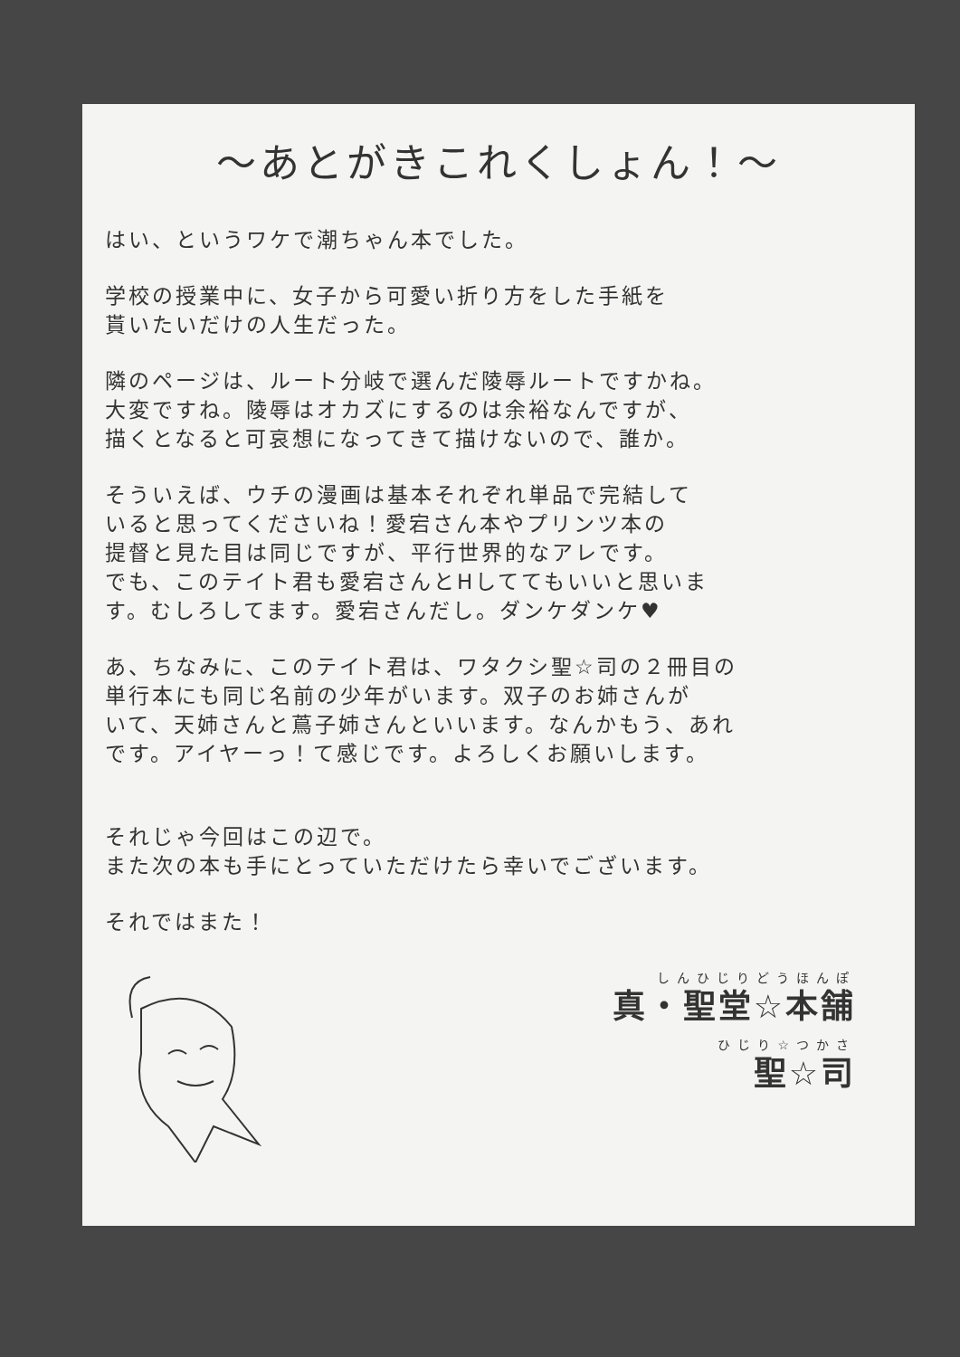～あとがきこれくしょん！～
はい、というワケで潮ちゃん本でした。
学校の授業中に、女子から可愛い折り方をした手紙を
貰いたいだけの人生だった。
隣のページは、ルート分岐で選んだ陵辱ルートですかね。
大変ですね。陵辱はオカズにするのは余裕なんですが、
描くとなると可哀想になってきて描けないので、誰か。
そういえば、ウチの漫画は基本それぞれ単品で完結して
いると思ってくださいね！愛宕さん本やプリンツ本の
提督と見た目は同じですが、平行世界的なアレです。
でも、このテイト君も愛宕さんとHしててもいいと思いま
す。むしろしてます。愛宕さんだし。ダンケダンケ♥
あ、ちなみに、このテイト君は、ワタクシ聖☆司の２冊目の
単行本にも同じ名前の少年がいます。双子のお姉さんが
いて、天姉さんと蔦子姉さんといいます。なんかもう、あれ
です。アイヤーっ！て感じです。よろしくお願いします。
それじゃ今回はこの辺で。
また次の本も手にとっていただけたら幸いでございます。
それではまた！
しんひじりどうほんぽ
真・聖堂☆本舗
ひじり☆つかさ
聖☆司